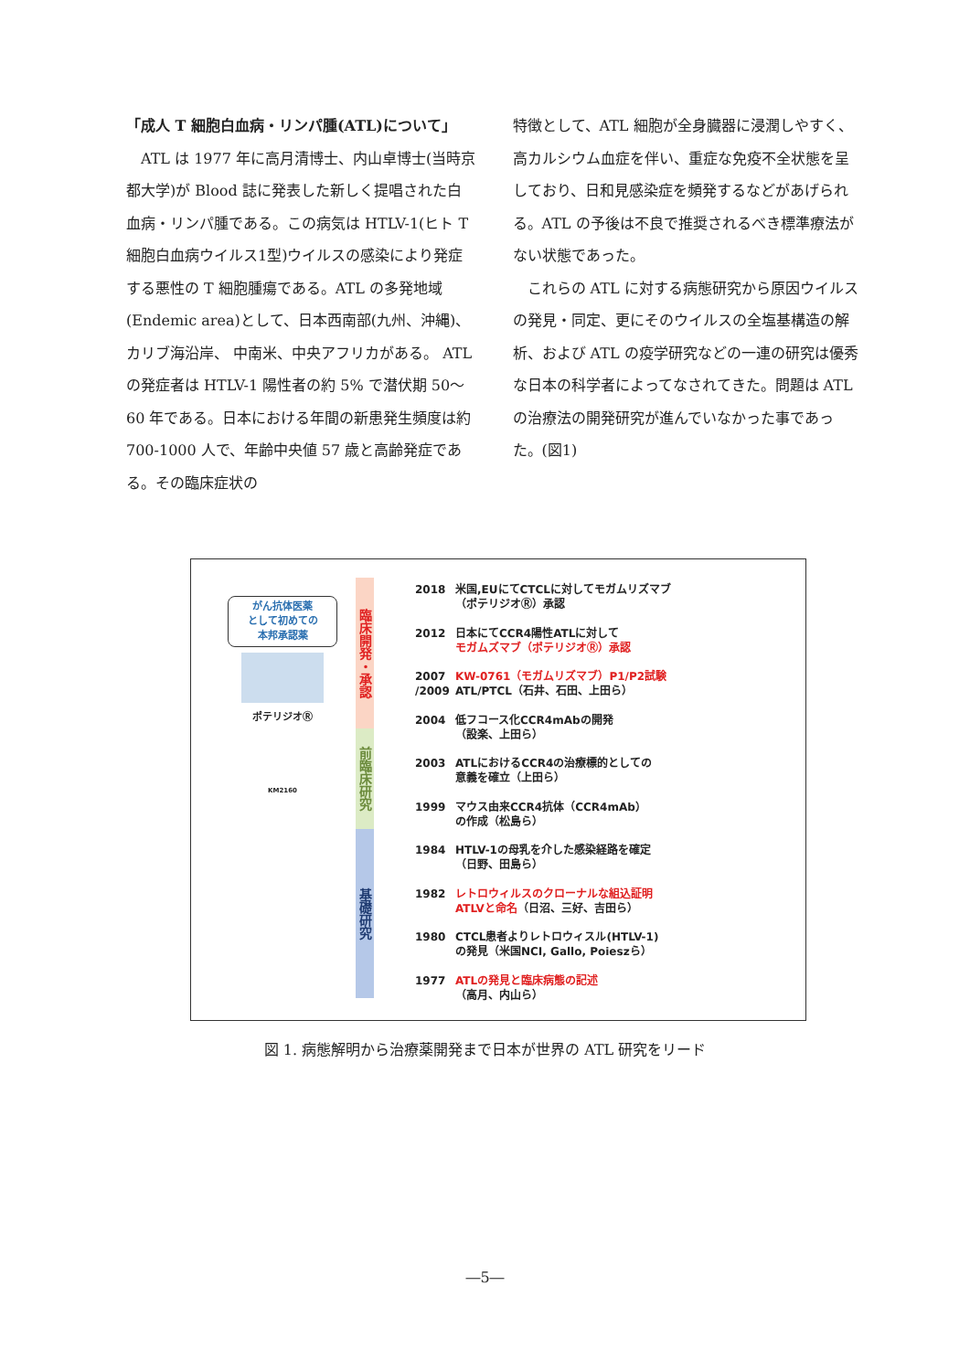「成人 T 細胞白血病・リンパ腫(ATL)について」
　ATL は 1977 年に高月清博士、内山卓博士(当時京都大学)が Blood 誌に発表した新しく提唱された白血病・リンパ腫である。この病気は HTLV-1(ヒト T 細胞白血病ウイルス1型)ウイルスの感染により発症する悪性の T 細胞腫瘍である。ATL の多発地域(Endemic area)として、日本西南部(九州、沖縄)、カリブ海沿岸、 中南米、中央アフリカがある。 ATL の発症者は HTLV-1 陽性者の約 5% で潜伏期 50～60 年である。日本における年間の新患発生頻度は約 700-1000 人で、年齢中央値 57 歳と高齢発症である。その臨床症状の
特徴として、ATL 細胞が全身臓器に浸潤しやすく、高カルシウム血症を伴い、重症な免疫不全状態を呈しており、日和見感染症を頻発するなどがあげられる。ATL の予後は不良で推奨されるべき標準療法がない状態であった。
　これらの ATL に対する病態研究から原因ウイルスの発見・同定、更にそのウイルスの全塩基構造の解析、および ATL の疫学研究などの一連の研究は優秀な日本の科学者によってなされてきた。問題は ATL の治療法の開発研究が進んでいなかった事であった。(図1)
がん抗体医薬
として初めての
本邦承認薬
ポテリジオⓇ
KM2160
臨床開発・承認
前臨床研究
基礎研究
2018 米国,EUにてCTCLに対してモガムリズマブ
（ポテリジオⓇ）承認
2012 日本にてCCR4陽性ATLに対して
モガムズマブ（ポテリジオⓇ）承認
2007 /2009 KW-0761（モガムリズマブ）P1/P2試験
ATL/PTCL（石井、石田、上田ら）
2004 低フコース化CCR4mAbの開発
（設楽、上田ら）
2003 ATLにおけるCCR4の治療標的としての
意義を確立（上田ら）
1999 マウス由来CCR4抗体（CCR4mAb）
の作成（松島ら）
1984 HTLV-1の母乳を介した感染経路を確定
（日野、田島ら）
1982 レトロウィルスのクローナルな組込証明
ATLVと命名（日沼、三好、吉田ら）
1980 CTCL患者よりレトロウィスル(HTLV-1)
の発見（米国NCI, Gallo, Poieszら）
1977 ATLの発見と臨床病態の記述
（高月、内山ら）
図 1. 病態解明から治療薬開発まで日本が世界の ATL 研究をリード
―5―